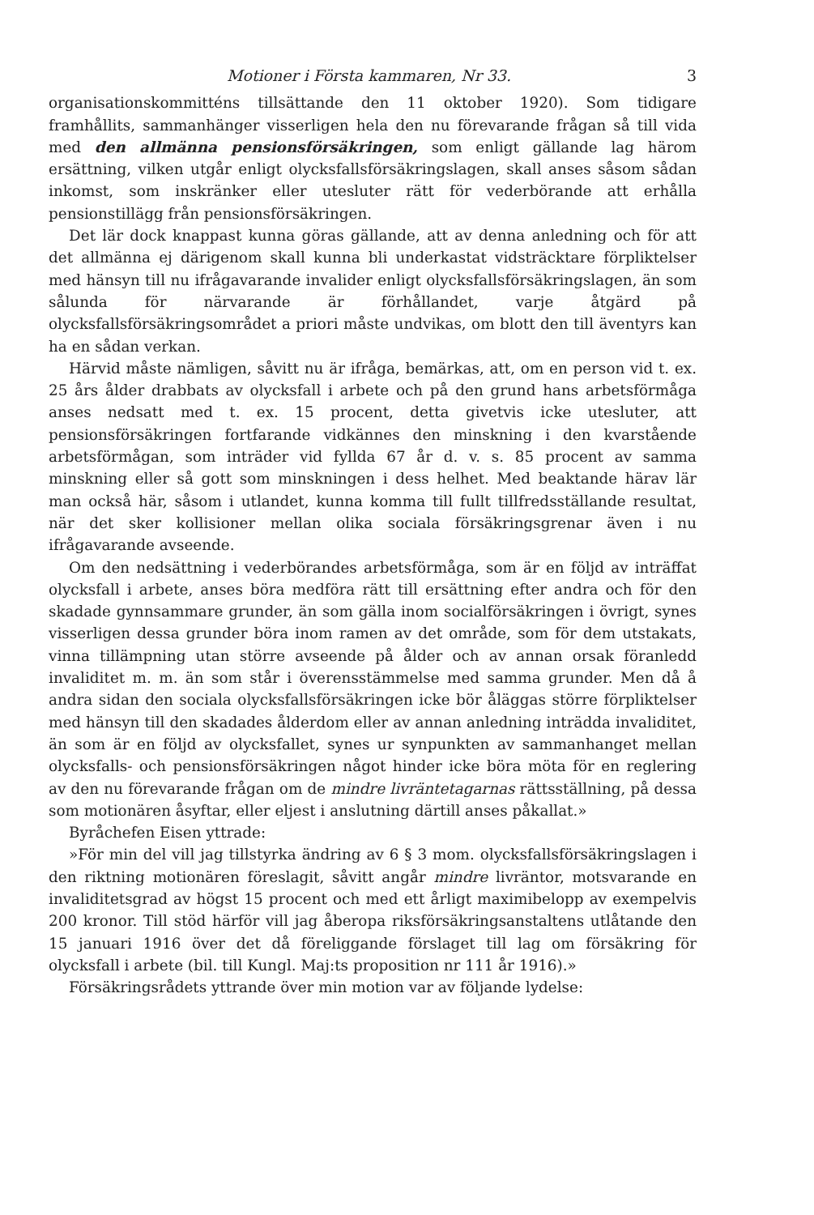Motioner i Första kammaren, Nr 33. 3
organisationskommitténs tillsättande den 11 oktober 1920). Som tidigare framhållits, sammanhänger visserligen hela den nu förevarande frågan så till vida med den allmänna pensionsförsäkringen, som enligt gällande lag härom ersättning, vilken utgår enligt olycksfallsförsäkringslagen, skall anses såsom sådan inkomst, som inskränker eller utesluter rätt för vederbörande att erhålla pensionstillägg från pensionsförsäkringen.
Det lär dock knappast kunna göras gällande, att av denna anledning och för att det allmänna ej därigenom skall kunna bli underkastat vidsträcktare förpliktelser med hänsyn till nu ifrågavarande invalider enligt olycksfallsförsäkringslagen, än som sålunda för närvarande är förhållandet, varje åtgärd på olycksfallsförsäkringsområdet a priori måste undvikas, om blott den till äventyrs kan ha en sådan verkan.
Härvid måste nämligen, såvitt nu är ifråga, bemärkas, att, om en person vid t. ex. 25 års ålder drabbats av olycksfall i arbete och på den grund hans arbetsförmåga anses nedsatt med t. ex. 15 procent, detta givetvis icke utesluter, att pensionsförsäkringen fortfarande vidkännes den minskning i den kvarstående arbetsförmågan, som inträder vid fyllda 67 år d. v. s. 85 procent av samma minskning eller så gott som minskningen i dess helhet. Med beaktande härav lär man också här, såsom i utlandet, kunna komma till fullt tillfredsställande resultat, när det sker kollisioner mellan olika sociala försäkringsgrenar även i nu ifrågavarande avseende.
Om den nedsättning i vederbörandes arbetsförmåga, som är en följd av inträffat olycksfall i arbete, anses böra medföra rätt till ersättning efter andra och för den skadade gynnsammare grunder, än som gälla inom socialförsäkringen i övrigt, synes visserligen dessa grunder böra inom ramen av det område, som för dem utstakats, vinna tillämpning utan större avseende på ålder och av annan orsak föranledd invaliditet m. m. än som står i överensstämmelse med samma grunder. Men då å andra sidan den sociala olycksfallsförsäkringen icke bör åläggas större förpliktelser med hänsyn till den skadades ålderdom eller av annan anledning inträdda invaliditet, än som är en följd av olycksfallet, synes ur synpunkten av sammanhanget mellan olycksfalls- och pensionsförsäkringen något hinder icke böra möta för en reglering av den nu förevarande frågan om de mindre livräntetagarnas rättsställning, på dessa som motionären åsyftar, eller eljest i anslutning därtill anses påkallat.»
Byråchefen Eisen yttrade:
»För min del vill jag tillstyrka ändring av 6 § 3 mom. olycksfallsförsäkringslagen i den riktning motionären föreslagit, såvitt angår mindre livräntor, motsvarande en invaliditetsgrad av högst 15 procent och med ett årligt maximibelopp av exempelvis 200 kronor. Till stöd härför vill jag åberopa riksförsäkringsanstaltens utlåtande den 15 januari 1916 över det då föreliggande förslaget till lag om försäkring för olycksfall i arbete (bil. till Kungl. Maj:ts proposition nr 111 år 1916).»
Försäkringsrådets yttrande över min motion var av följande lydelse: